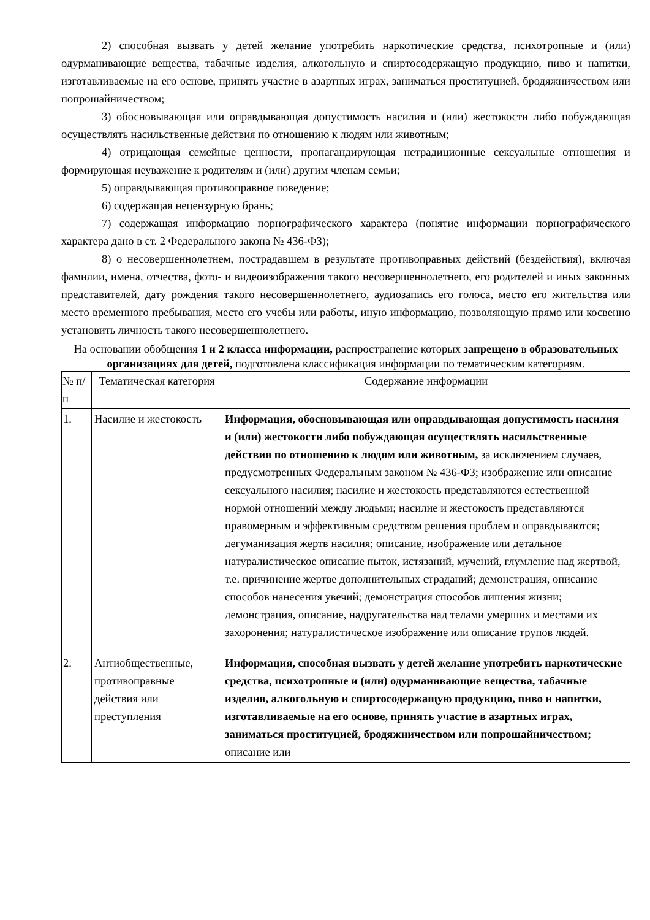2) способная вызвать у детей желание употребить наркотические средства, психотропные и (или) одурманивающие вещества, табачные изделия, алкогольную и спиртосодержащую продукцию, пиво и напитки, изготавливаемые на его основе, принять участие в азартных играх, заниматься проституцией, бродяжничеством или попрошайничеством;
3) обосновывающая или оправдывающая допустимость насилия и (или) жестокости либо побуждающая осуществлять насильственные действия по отношению к людям или животным;
4) отрицающая семейные ценности, пропагандирующая нетрадиционные сексуальные отношения и формирующая неуважение к родителям и (или) другим членам семьи;
5) оправдывающая противоправное поведение;
6) содержащая нецензурную брань;
7) содержащая информацию порнографического характера (понятие информации порнографического характера дано в ст. 2 Федерального закона № 436-ФЗ);
8) о несовершеннолетнем, пострадавшем в результате противоправных действий (бездействия), включая фамилии, имена, отчества, фото- и видеоизображения такого несовершеннолетнего, его родителей и иных законных представителей, дату рождения такого несовершеннолетнего, аудиозапись его голоса, место его жительства или место временного пребывания, место его учебы или работы, иную информацию, позволяющую прямо или косвенно установить личность такого несовершеннолетнего.
На основании обобщения 1 и 2 класса информации, распространение которых запрещено в образовательных организациях для детей, подготовлена классификация информации по тематическим категориям.
| № п/п | Тематическая категория | Содержание информации |
| --- | --- | --- |
| 1. | Насилие и жестокость | Информация, обосновывающая или оправдывающая допустимость насилия и (или) жестокости либо побуждающая осуществлять насильственные действия по отношению к людям или животным, за исключением случаев, предусмотренных Федеральным законом № 436-ФЗ; изображение или описание сексуального насилия; насилие и жестокость представляются естественной нормой отношений между людьми; насилие и жестокость представляются правомерным и эффективным средством решения проблем и оправдываются; дегуманизация жертв насилия; описание, изображение или детальное натуралистическое описание пыток, истязаний, мучений, глумление над жертвой, т.е. причинение жертве дополнительных страданий; демонстрация, описание способов нанесения увечий; демонстрация способов лишения жизни; демонстрация, описание, надругательства над телами умерших и местами их захоронения; натуралистическое изображение или описание трупов людей. |
| 2. | Антиобщественные, противоправные действия или преступления | Информация, способная вызвать у детей желание употребить наркотические средства, психотропные и (или) одурманивающие вещества, табачные изделия, алкогольную и спиртосодержащую продукцию, пиво и напитки, изготавливаемые на его основе, принять участие в азартных играх, заниматься проституцией, бродяжничеством или попрошайничеством; описание или |